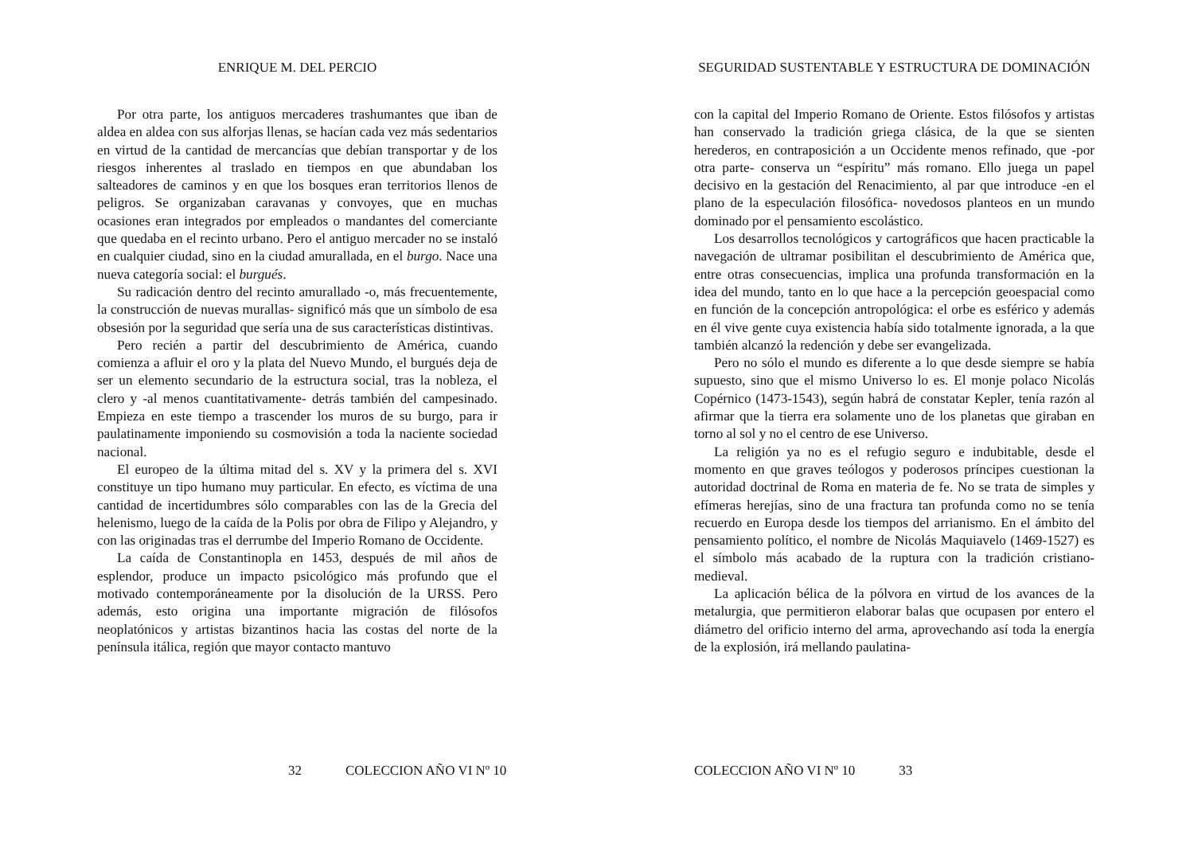ENRIQUE M. DEL PERCIO
Por otra parte, los antiguos mercaderes trashumantes que iban de aldea en aldea con sus alforjas llenas, se hacían cada vez más sedentarios en virtud de la cantidad de mercancías que debían transportar y de los riesgos inherentes al traslado en tiempos en que abundaban los salteadores de caminos y en que los bosques eran territorios llenos de peligros. Se organizaban caravanas y convoyes, que en muchas ocasiones eran integrados por empleados o mandantes del comerciante que quedaba en el recinto urbano. Pero el antiguo mercader no se instaló en cualquier ciudad, sino en la ciudad amurallada, en el burgo. Nace una nueva categoría social: el burgués.
Su radicación dentro del recinto amurallado -o, más frecuentemente, la construcción de nuevas murallas- significó más que un símbolo de esa obsesión por la seguridad que sería una de sus características distintivas.
Pero recién a partir del descubrimiento de América, cuando comienza a afluir el oro y la plata del Nuevo Mundo, el burgués deja de ser un elemento secundario de la estructura social, tras la nobleza, el clero y -al menos cuantitativamente- detrás también del campesinado. Empieza en este tiempo a trascender los muros de su burgo, para ir paulatinamente imponiendo su cosmovisión a toda la naciente sociedad nacional.
El europeo de la última mitad del s. XV y la primera del s. XVI constituye un tipo humano muy particular. En efecto, es víctima de una cantidad de incertidumbres sólo comparables con las de la Grecia del helenismo, luego de la caída de la Polis por obra de Filipo y Alejandro, y con las originadas tras el derrumbe del Imperio Romano de Occidente.
La caída de Constantinopla en 1453, después de mil años de esplendor, produce un impacto psicológico más profundo que el motivado contemporáneamente por la disolución de la URSS. Pero además, esto origina una importante migración de filósofos neoplatónicos y artistas bizantinos hacia las costas del norte de la península itálica, región que mayor contacto mantuvo
32 COLECCION AÑO VI Nº 10
SEGURIDAD SUSTENTABLE Y ESTRUCTURA DE DOMINACIÓN
con la capital del Imperio Romano de Oriente. Estos filósofos y artistas han conservado la tradición griega clásica, de la que se sienten herederos, en contraposición a un Occidente menos refinado, que -por otra parte- conserva un “espíritu” más romano. Ello juega un papel decisivo en la gestación del Renacimiento, al par que introduce -en el plano de la especulación filosófica- novedosos planteos en un mundo dominado por el pensamiento escolástico.
Los desarrollos tecnológicos y cartográficos que hacen practicable la navegación de ultramar posibilitan el descubrimiento de América que, entre otras consecuencias, implica una profunda transformación en la idea del mundo, tanto en lo que hace a la percepción geoespacial como en función de la concepción antropológica: el orbe es esférico y además en él vive gente cuya existencia había sido totalmente ignorada, a la que también alcanzó la redención y debe ser evangelizada.
Pero no sólo el mundo es diferente a lo que desde siempre se había supuesto, sino que el mismo Universo lo es. El monje polaco Nicolás Copérnico (1473-1543), según habrá de constatar Kepler, tenía razón al afirmar que la tierra era solamente uno de los planetas que giraban en torno al sol y no el centro de ese Universo.
La religión ya no es el refugio seguro e indubitable, desde el momento en que graves teólogos y poderosos príncipes cuestionan la autoridad doctrinal de Roma en materia de fe. No se trata de simples y efímeras herejías, sino de una fractura tan profunda como no se tenía recuerdo en Europa desde los tiempos del arrianismo. En el ámbito del pensamiento político, el nombre de Nicolás Maquiavelo (1469-1527) es el símbolo más acabado de la ruptura con la tradición cristiano-medieval.
La aplicación bélica de la pólvora en virtud de los avances de la metalurgia, que permitieron elaborar balas que ocupasen por entero el diámetro del orificio interno del arma, aprovechando así toda la energía de la explosión, irá mellando paulatina-
COLECCION AÑO VI Nº 10 33